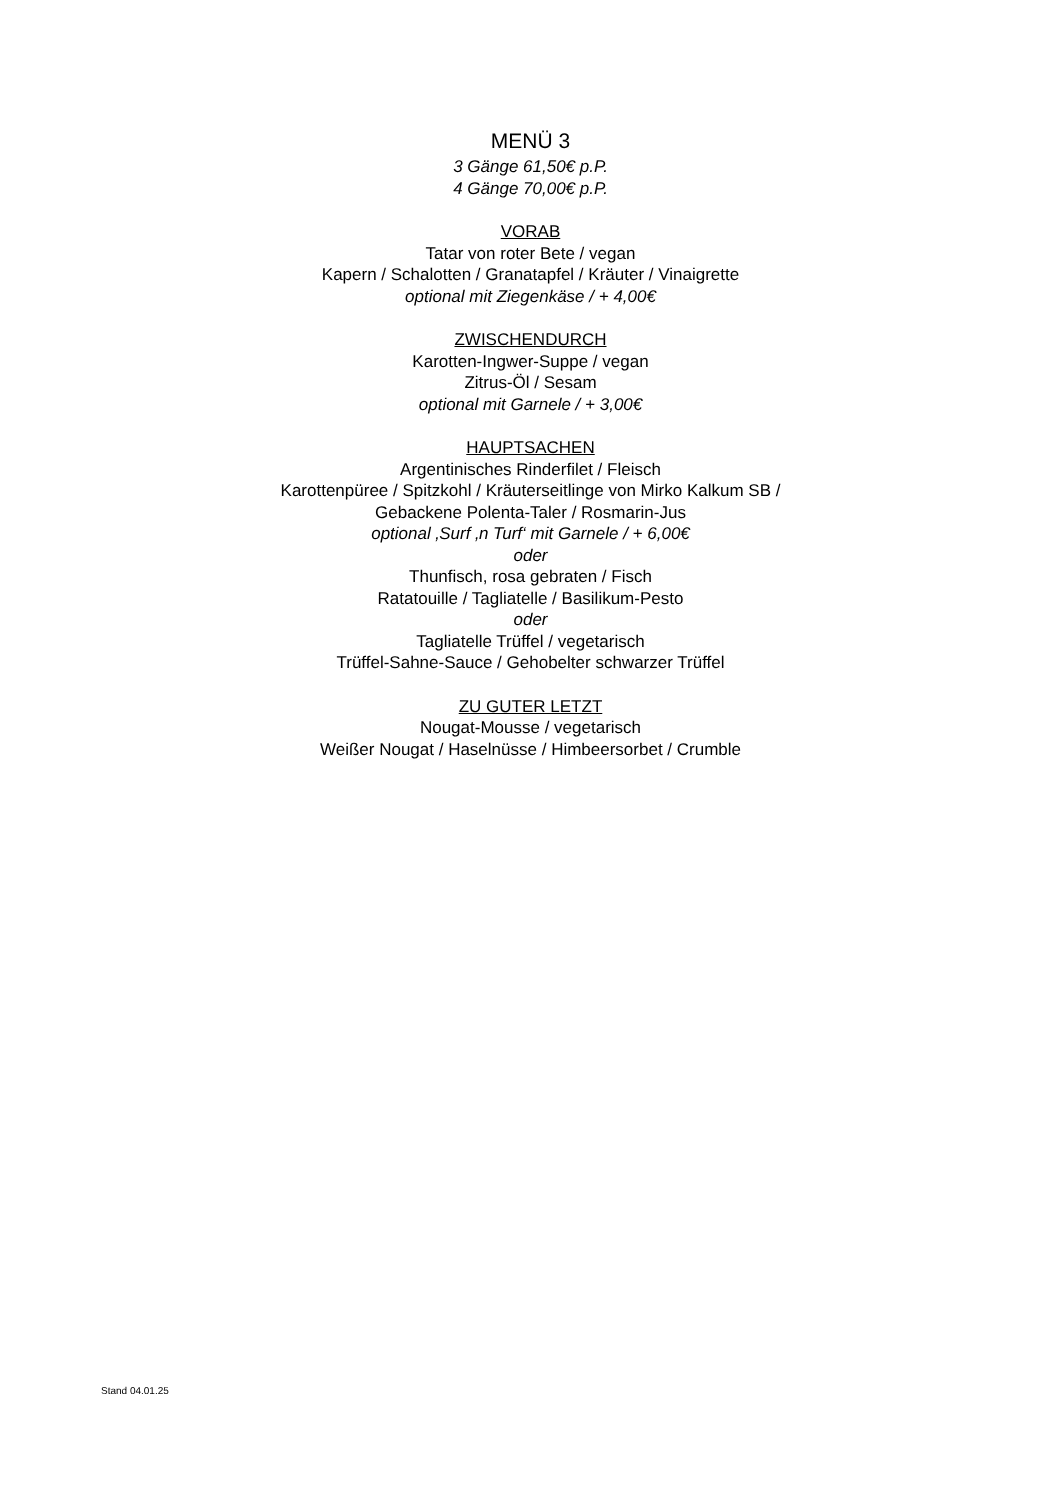MENÜ 3
3 Gänge 61,50€ p.P.
4 Gänge 70,00€ p.P.
VORAB
Tatar von roter Bete / vegan
Kapern / Schalotten / Granatapfel / Kräuter / Vinaigrette
optional mit Ziegenkäse / + 4,00€
ZWISCHENDURCH
Karotten-Ingwer-Suppe / vegan
Zitrus-Öl / Sesam
optional mit Garnele / + 3,00€
HAUPTSACHEN
Argentinisches Rinderfilet / Fleisch
Karottenpüree / Spitzkohl / Kräuterseitlinge von Mirko Kalkum SB /
Gebackene Polenta-Taler / Rosmarin-Jus
optional ‚Surf ‚n Turf‘ mit Garnele / + 6,00€
oder
Thunfisch, rosa gebraten / Fisch
Ratatouille / Tagliatelle / Basilikum-Pesto
oder
Tagliatelle Trüffel / vegetarisch
Trüffel-Sahne-Sauce / Gehobelter schwarzer Trüffel
ZU GUTER LETZT
Nougat-Mousse / vegetarisch
Weißer Nougat / Haselnüsse / Himbeersorbet / Crumble
Stand 04.01.25